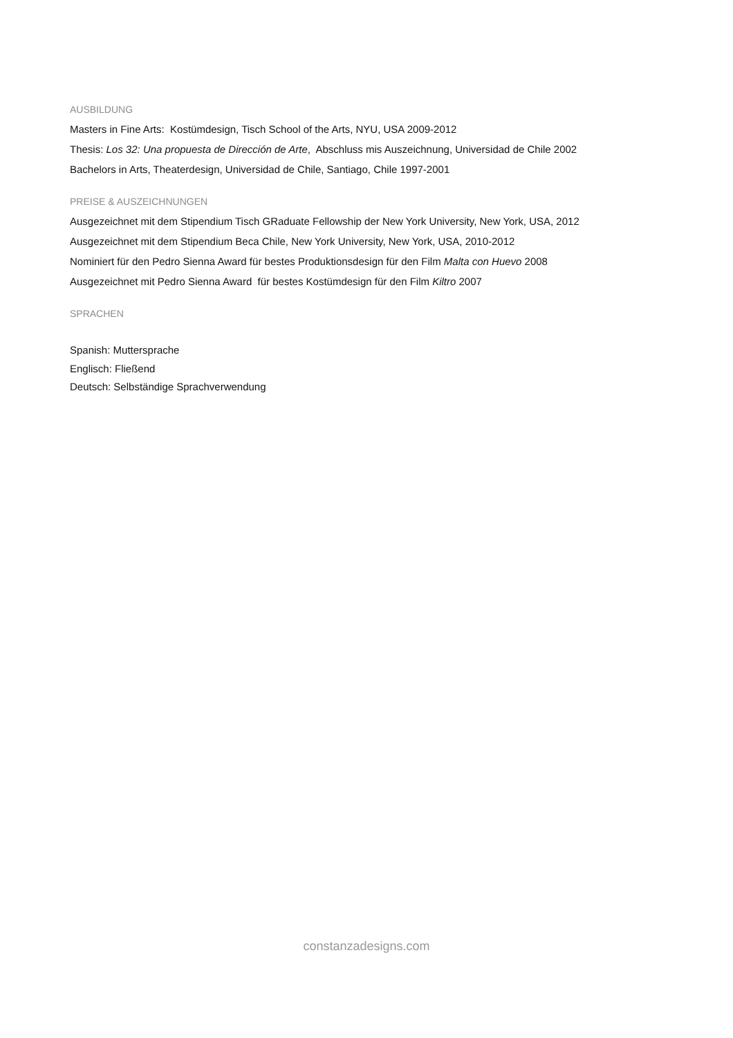AUSBILDUNG
Masters in Fine Arts: Kostümdesign, Tisch School of the Arts, NYU, USA 2009-2012
Thesis: Los 32: Una propuesta de Dirección de Arte, Abschluss mis Auszeichnung, Universidad de Chile 2002
Bachelors in Arts, Theaterdesign, Universidad de Chile, Santiago, Chile 1997-2001
PREISE & AUSZEICHNUNGEN
Ausgezeichnet mit dem Stipendium Tisch GRaduate Fellowship der New York University, New York, USA, 2012
Ausgezeichnet mit dem Stipendium Beca Chile, New York University, New York, USA, 2010-2012
Nominiert für den Pedro Sienna Award für bestes Produktionsdesign für den Film Malta con Huevo 2008
Ausgezeichnet mit Pedro Sienna Award für bestes Kostümdesign für den Film Kiltro 2007
SPRACHEN
Spanish: Muttersprache
Englisch: Fließend
Deutsch: Selbständige Sprachverwendung
constanzadesigns.com